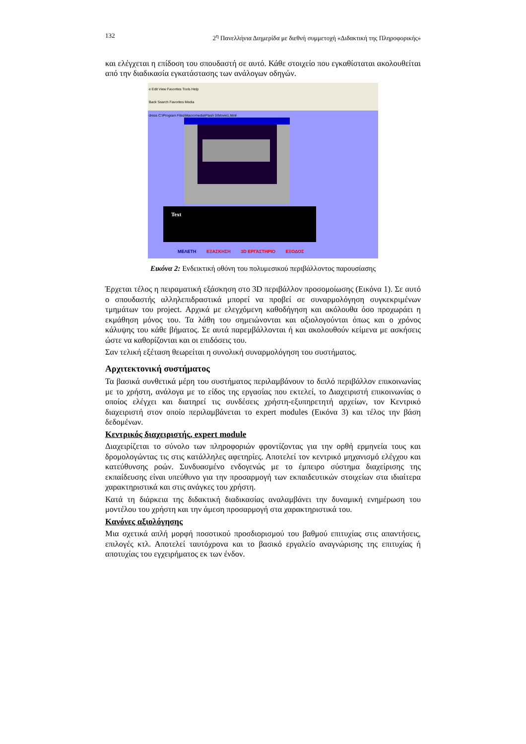132 2<sup>η</sup> Πανελλήνια Διημερίδα με διεθνή συμμετοχή «Διδακτική της Πληροφορικής»
και ελέγχεται η επίδοση του σπουδαστή σε αυτό. Κάθε στοιχείο που εγκαθίσταται ακολουθείται από την διαδικασία εγκατάστασης των ανάλογων οδηγών.
e Edit View Favorites Tools Help
Back Search Favorites Media
dress C:\Program Files\Macromedia\Flash 5\Movie1.html
Text
ΜΕΛΕΤΗ ΕΞΑΣΚΗΣΗ 3D ΕΡΓΑΣΤΗΡΙΟ ΕΞΟΔΟΣ
Εικόνα 2: Ενδεικτική οθόνη του πολυμεσικού περιβάλλοντος παρουσίασης
Έρχεται τέλος η πειραματική εξάσκηση στο 3D περιβάλλον προσομοίωσης (Εικόνα 1). Σε αυτό ο σπουδαστής αλληλεπιδραστικά μπορεί να προβεί σε συναρμολόγηση συγκεκριμένων τμημάτων του project. Αρχικά με ελεγχόμενη καθοδήγηση και ακόλουθα όσο προχωράει η εκμάθηση μόνος του. Τα λάθη του σημειώνονται και αξιολογούνται όπως και ο χρόνος κάλυψης του κάθε βήματος. Σε αυτά παρεμβάλλονται ή και ακολουθούν κείμενα με ασκήσεις ώστε να καθορίζονται και οι επιδόσεις του.
Σαν τελική εξέταση θεωρείται η συνολική συναρμολόγηση του συστήματος.
Αρχιτεκτονική συστήματος
Τα βασικά συνθετικά μέρη του συστήματος περιλαμβάνουν το διπλό περιβάλλον επικοινωνίας με το χρήστη, ανάλογα με το είδος της εργασίας που εκτελεί, το Διαχειριστή επικοινωνίας ο οποίος ελέγχει και διατηρεί τις συνδέσεις χρήστη-εξυπηρετητή αρχείων, τον Κεντρικό διαχειριστή στον οποίο περιλαμβάνεται το expert modules (Εικόνα 3) και τέλος την βάση δεδομένων.
Κεντρικός διαχειριστής, expert module
Διαχειρίζεται το σύνολο των πληροφοριών φροντίζοντας για την ορθή ερμηνεία τους και δρομολογώντας τις στις κατάλληλες αφετηρίες. Αποτελεί τον κεντρικό μηχανισμό ελέγχου και κατεύθυνσης ροών. Συνδυασμένο ενδογενώς με το έμπειρο σύστημα διαχείρισης της εκπαίδευσης είναι υπεύθυνο για την προσαρμογή των εκπαιδευτικών στοιχείων στα ιδιαίτερα χαρακτηριστικά και στις ανάγκες του χρήστη.
Κατά τη διάρκεια της διδακτική διαδικασίας αναλαμβάνει την δυναμική ενημέρωση του μοντέλου του χρήστη και την άμεση προσαρμογή στα χαρακτηριστικά του.
Κανόνες αξιολόγησης
Μια σχετικά απλή μορφή ποσοτικού προσδιορισμού του βαθμού επιτυχίας στις απαντήσεις, επιλογές κτλ. Αποτελεί ταυτόχρονα και το βασικό εργαλείο αναγνώρισης της επιτυχίας ή αποτυχίας του εγχειρήματος εκ των ένδον.